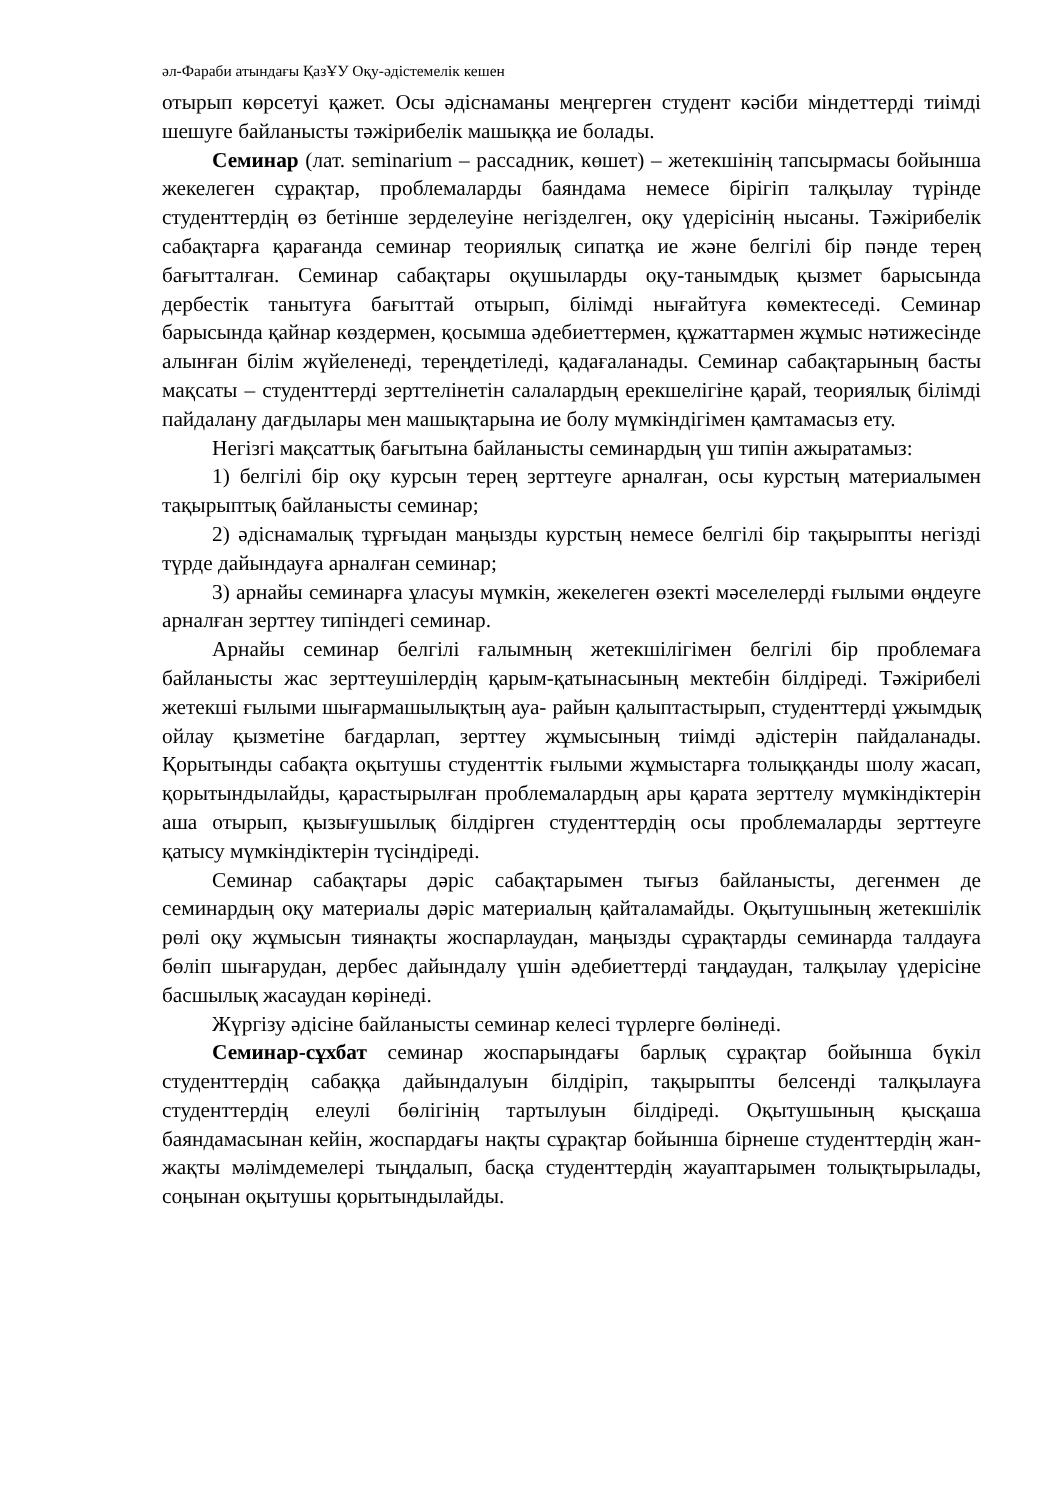әл-Фараби атындағы ҚазҰУ Оқу-әдістемелік кешен
отырып көрсетуі қажет. Осы әдіснаманы меңгерген студент кәсіби міндеттерді тиімді шешуге байланысты тәжірибелік машыққа ие болады.
Семинар (лат. seminarium – рассадник, көшет) – жетекшінің тапсырмасы бойынша жекелеген сұрақтар, проблемаларды баяндама немесе бірігіп талқылау түрінде студенттердің өз бетінше зерделеуіне негізделген, оқу үдерісінің нысаны. Тәжірибелік сабақтарға қарағанда семинар теориялық сипатқа ие және белгілі бір пәнде терең бағытталған. Семинар сабақтары оқушыларды оқу-танымдық қызмет барысында дербестік танытуға бағыттай отырып, білімді нығайтуға көмектеседі. Семинар барысында қайнар көздермен, қосымша әдебиеттермен, құжаттармен жұмыс нәтижесінде алынған білім жүйеленеді, тереңдетіледі, қадағаланады. Семинар сабақтарының басты мақсаты – студенттерді зерттелінетін салалардың ерекшелігіне қарай, теориялық білімді пайдалану дағдылары мен машықтарына ие болу мүмкіндігімен қамтамасыз ету.
Негізгі мақсаттық бағытына байланысты семинардың үш типін ажыратамыз:
1) белгілі бір оқу курсын терең зерттеуге арналған, осы курстың материалымен тақырыптық байланысты семинар;
2) әдіснамалық тұрғыдан маңызды курстың немесе белгілі бір тақырыпты негізді түрде дайындауға арналған семинар;
3) арнайы семинарға ұласуы мүмкін, жекелеген өзекті мәселелерді ғылыми өңдеуге арналған зерттеу типіндегі семинар.
Арнайы семинар белгілі ғалымның жетекшілігімен белгілі бір проблемаға байланысты жас зерттеушілердің қарым-қатынасының мектебін білдіреді. Тәжірибелі жетекші ғылыми шығармашылықтың ауа- райын қалыптастырып, студенттерді ұжымдық ойлау қызметіне бағдарлап, зерттеу жұмысының тиімді әдістерін пайдаланады. Қорытынды сабақта оқытушы студенттік ғылыми жұмыстарға толыққанды шолу жасап, қорытындылайды, қарастырылған проблемалардың ары қарата зерттелу мүмкіндіктерін аша отырып, қызығушылық білдірген студенттердің осы проблемаларды зерттеуге қатысу мүмкіндіктерін түсіндіреді.
Семинар сабақтары дәріс сабақтарымен тығыз байланысты, дегенмен де семинардың оқу материалы дәріс материалың қайталамайды. Оқытушының жетекшілік рөлі оқу жұмысын тиянақты жоспарлаудан, маңызды сұрақтарды семинарда талдауға бөліп шығарудан, дербес дайындалу үшін әдебиеттерді таңдаудан, талқылау үдерісіне басшылық жасаудан көрінеді.
Жүргізу әдісіне байланысты семинар келесі түрлерге бөлінеді.
Семинар-сұхбат семинар жоспарындағы барлық сұрақтар бойынша бүкіл студенттердің сабаққа дайындалуын білдіріп, тақырыпты белсенді талқылауға студенттердің елеулі бөлігінің тартылуын білдіреді. Оқытушының қысқаша баяндамасынан кейін, жоспардағы нақты сұрақтар бойынша бірнеше студенттердің жан-жақты мәлімдемелері тыңдалып, басқа студенттердің жауаптарымен толықтырылады, соңынан оқытушы қорытындылайды.